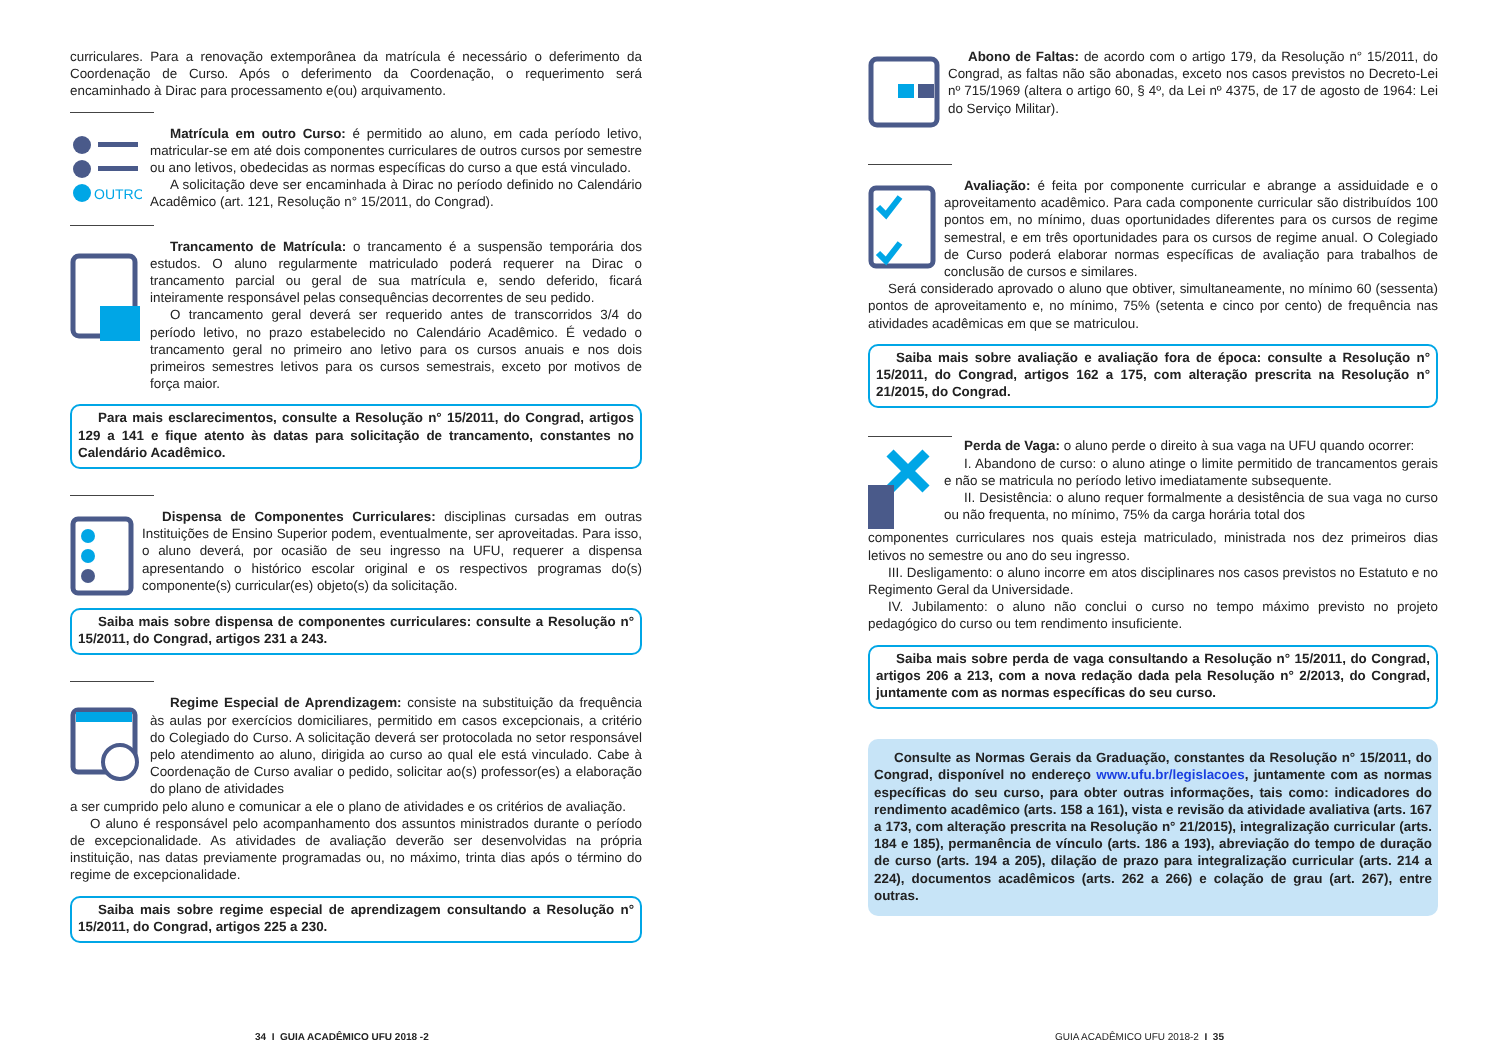curriculares. Para a renovação extemporânea da matrícula é necessário o deferimento da Coordenação de Curso. Após o deferimento da Coordenação, o requerimento será encaminhado à Dirac para processamento e(ou) arquivamento.
OUTRO
Matrícula em outro Curso: é permitido ao aluno, em cada período letivo, matricular-se em até dois componentes curriculares de outros cursos por semestre ou ano letivos, obedecidas as normas específicas do curso a que está vinculado.
A solicitação deve ser encaminhada à Dirac no período definido no Calendário Acadêmico (art. 121, Resolução n° 15/2011, do Congrad).
Trancamento de Matrícula: o trancamento é a suspensão temporária dos estudos. O aluno regularmente matriculado poderá requerer na Dirac o trancamento parcial ou geral de sua matrícula e, sendo deferido, ficará inteiramente responsável pelas consequências decorrentes de seu pedido.
O trancamento geral deverá ser requerido antes de transcorridos 3/4 do período letivo, no prazo estabelecido no Calendário Acadêmico. É vedado o trancamento geral no primeiro ano letivo para os cursos anuais e nos dois primeiros semestres letivos para os cursos semestrais, exceto por motivos de força maior.
Para mais esclarecimentos, consulte a Resolução n° 15/2011, do Congrad, artigos 129 a 141 e fique atento às datas para solicitação de trancamento, constantes no Calendário Acadêmico.
Dispensa de Componentes Curriculares: disciplinas cursadas em outras Instituições de Ensino Superior podem, eventualmente, ser aproveitadas. Para isso, o aluno deverá, por ocasião de seu ingresso na UFU, requerer a dispensa apresentando o histórico escolar original e os respectivos programas do(s) componente(s) curricular(es) objeto(s) da solicitação.
Saiba mais sobre dispensa de componentes curriculares: consulte a Resolução n° 15/2011, do Congrad, artigos 231 a 243.
Regime Especial de Aprendizagem: consiste na substituição da frequência às aulas por exercícios domiciliares, permitido em casos excepcionais, a critério do Colegiado do Curso. A solicitação deverá ser protocolada no setor responsável pelo atendimento ao aluno, dirigida ao curso ao qual ele está vinculado. Cabe à Coordenação de Curso avaliar o pedido, solicitar ao(s) professor(es) a elaboração do plano de atividades
a ser cumprido pelo aluno e comunicar a ele o plano de atividades e os critérios de avaliação.
O aluno é responsável pelo acompanhamento dos assuntos ministrados durante o período de excepcionalidade. As atividades de avaliação deverão ser desenvolvidas na própria instituição, nas datas previamente programadas ou, no máximo, trinta dias após o término do regime de excepcionalidade.
Saiba mais sobre regime especial de aprendizagem consultando a Resolução n° 15/2011, do Congrad, artigos 225 a 230.
34 I GUIA ACADÊMICO UFU 2018 -2
Abono de Faltas: de acordo com o artigo 179, da Resolução n° 15/2011, do Congrad, as faltas não são abonadas, exceto nos casos previstos no Decreto-Lei nº 715/1969 (altera o artigo 60, § 4º, da Lei nº 4375, de 17 de agosto de 1964: Lei do Serviço Militar).
Avaliação: é feita por componente curricular e abrange a assiduidade e o aproveitamento acadêmico. Para cada componente curricular são distribuídos 100 pontos em, no mínimo, duas oportunidades diferentes para os cursos de regime semestral, e em três oportunidades para os cursos de regime anual. O Colegiado de Curso poderá elaborar normas específicas de avaliação para trabalhos de conclusão de cursos e similares.
Será considerado aprovado o aluno que obtiver, simultaneamente, no mínimo 60 (sessenta) pontos de aproveitamento e, no mínimo, 75% (setenta e cinco por cento) de frequência nas atividades acadêmicas em que se matriculou.
Saiba mais sobre avaliação e avaliação fora de época: consulte a Resolução n° 15/2011, do Congrad, artigos 162 a 175, com alteração prescrita na Resolução n° 21/2015, do Congrad.
Perda de Vaga: o aluno perde o direito à sua vaga na UFU quando ocorrer:
I. Abandono de curso: o aluno atinge o limite permitido de trancamentos gerais e não se matricula no período letivo imediatamente subsequente.
II. Desistência: o aluno requer formalmente a desistência de sua vaga no curso ou não frequenta, no mínimo, 75% da carga horária total dos
componentes curriculares nos quais esteja matriculado, ministrada nos dez primeiros dias letivos no semestre ou ano do seu ingresso.
III. Desligamento: o aluno incorre em atos disciplinares nos casos previstos no Estatuto e no Regimento Geral da Universidade.
IV. Jubilamento: o aluno não conclui o curso no tempo máximo previsto no projeto pedagógico do curso ou tem rendimento insuficiente.
Saiba mais sobre perda de vaga consultando a Resolução n° 15/2011, do Congrad, artigos 206 a 213, com a nova redação dada pela Resolução n° 2/2013, do Congrad, juntamente com as normas específicas do seu curso.
Consulte as Normas Gerais da Graduação, constantes da Resolução n° 15/2011, do Congrad, disponível no endereço www.ufu.br/legislacoes, juntamente com as normas específicas do seu curso, para obter outras informações, tais como: indicadores do rendimento acadêmico (arts. 158 a 161), vista e revisão da atividade avaliativa (arts. 167 a 173, com alteração prescrita na Resolução n° 21/2015), integralização curricular (arts. 184 e 185), permanência de vínculo (arts. 186 a 193), abreviação do tempo de duração de curso (arts. 194 a 205), dilação de prazo para integralização curricular (arts. 214 a 224), documentos acadêmicos (arts. 262 a 266) e colação de grau (art. 267), entre outras.
GUIA ACADÊMICO UFU 2018-2 I 35